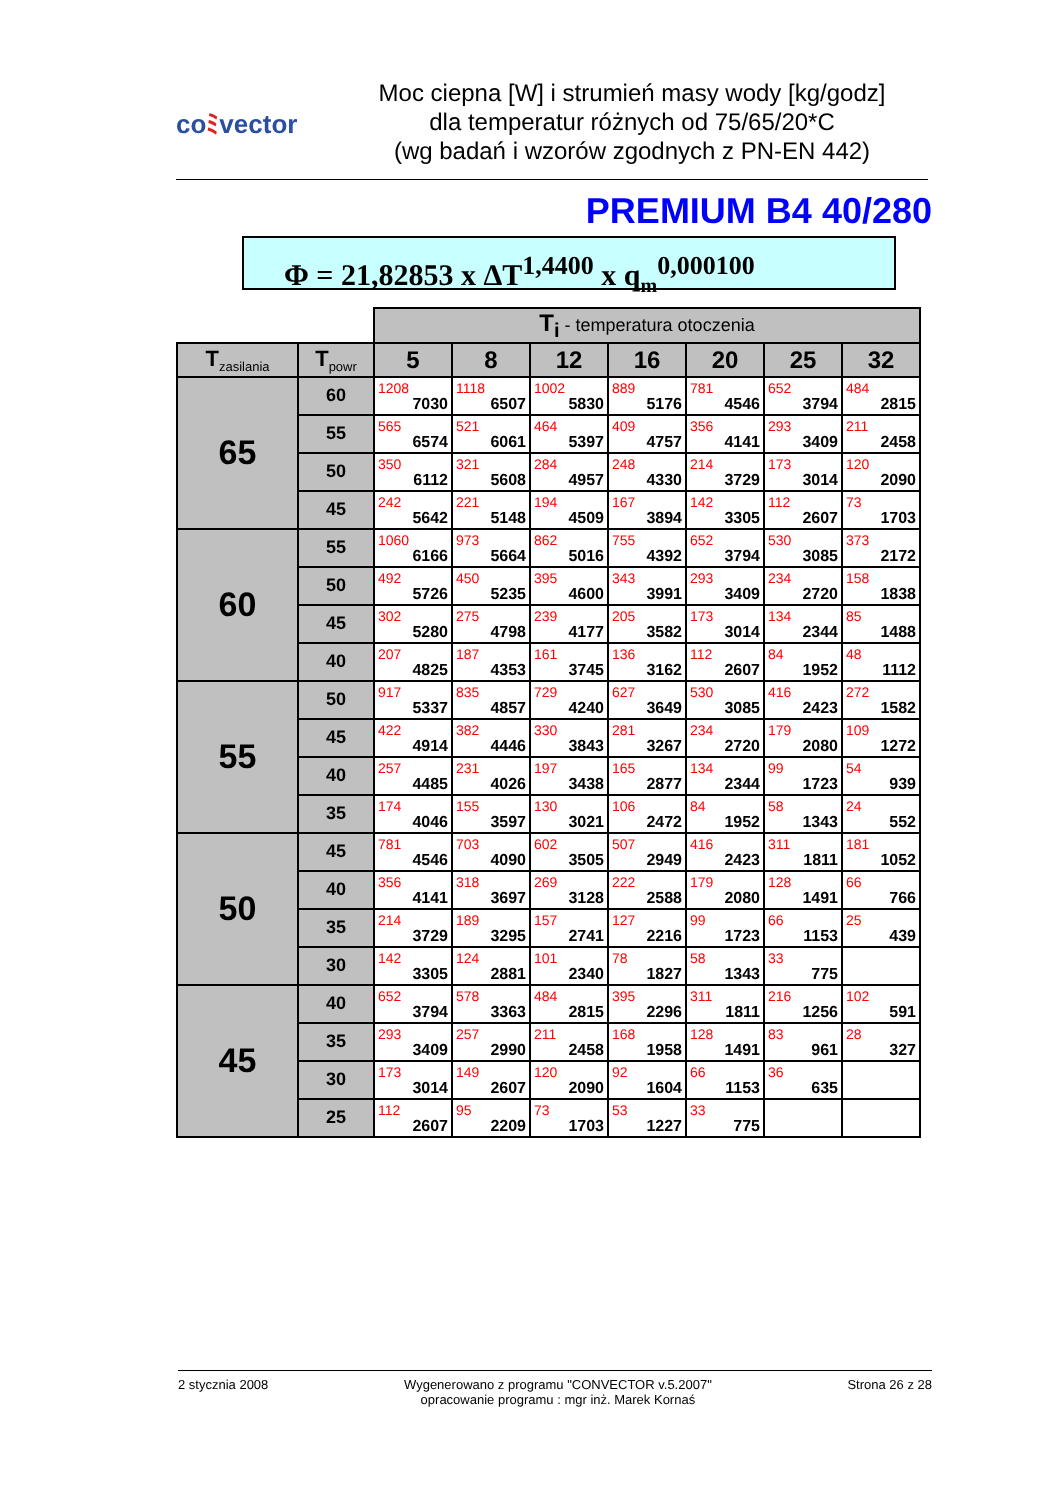coﾐvector
Moc ciepna [W] i strumień masy wody [kg/godz]
dla temperatur różnych od 75/65/20*C
(wg badań i wzorów zgodnych z PN-EN 442)
PREMIUM B4 40/280
Φ = 21,82853 x ΔT<sup>1,4400</sup> x q<sub>m</sub><sup>0,000100</sup>
| | | T<sub>i</sub> - temperatura otoczenia | | | | | | |
| --- | --- | --- | --- | --- | --- | --- | --- | --- |
| T<sub>zasilania</sub> | T<sub>powr</sub> | 5 | 8 | 12 | 16 | 20 | 25 | 32 |
| 65 | 60 | 1208 7030 | 1118 6507 | 1002 5830 | 889 5176 | 781 4546 | 652 3794 | 484 2815 |
| | 55 | 565 6574 | 521 6061 | 464 5397 | 409 4757 | 356 4141 | 293 3409 | 211 2458 |
| | 50 | 350 6112 | 321 5608 | 284 4957 | 248 4330 | 214 3729 | 173 3014 | 120 2090 |
| | 45 | 242 5642 | 221 5148 | 194 4509 | 167 3894 | 142 3305 | 112 2607 | 73 1703 |
| 60 | 55 | 1060 6166 | 973 5664 | 862 5016 | 755 4392 | 652 3794 | 530 3085 | 373 2172 |
| | 50 | 492 5726 | 450 5235 | 395 4600 | 343 3991 | 293 3409 | 234 2720 | 158 1838 |
| | 45 | 302 5280 | 275 4798 | 239 4177 | 205 3582 | 173 3014 | 134 2344 | 85 1488 |
| | 40 | 207 4825 | 187 4353 | 161 3745 | 136 3162 | 112 2607 | 84 1952 | 48 1112 |
| 55 | 50 | 917 5337 | 835 4857 | 729 4240 | 627 3649 | 530 3085 | 416 2423 | 272 1582 |
| | 45 | 422 4914 | 382 4446 | 330 3843 | 281 3267 | 234 2720 | 179 2080 | 109 1272 |
| | 40 | 257 4485 | 231 4026 | 197 3438 | 165 2877 | 134 2344 | 99 1723 | 54 939 |
| | 35 | 174 4046 | 155 3597 | 130 3021 | 106 2472 | 84 1952 | 58 1343 | 24 552 |
| 50 | 45 | 781 4546 | 703 4090 | 602 3505 | 507 2949 | 416 2423 | 311 1811 | 181 1052 |
| | 40 | 356 4141 | 318 3697 | 269 3128 | 222 2588 | 179 2080 | 128 1491 | 66 766 |
| | 35 | 214 3729 | 189 3295 | 157 2741 | 127 2216 | 99 1723 | 66 1153 | 25 439 |
| | 30 | 142 3305 | 124 2881 | 101 2340 | 78 1827 | 58 1343 | 33 775 | |
| 45 | 40 | 652 3794 | 578 3363 | 484 2815 | 395 2296 | 311 1811 | 216 1256 | 102 591 |
| | 35 | 293 3409 | 257 2990 | 211 2458 | 168 1958 | 128 1491 | 83 961 | 28 327 |
| | 30 | 173 3014 | 149 2607 | 120 2090 | 92 1604 | 66 1153 | 36 635 | |
| | 25 | 112 2607 | 95 2209 | 73 1703 | 53 1227 | 33 775 | | |
2 stycznia 2008 Wygenerowano z programu "CONVECTOR v.5.2007"
opracowanie programu : mgr inż. Marek Kornaś
Strona 26 z 28